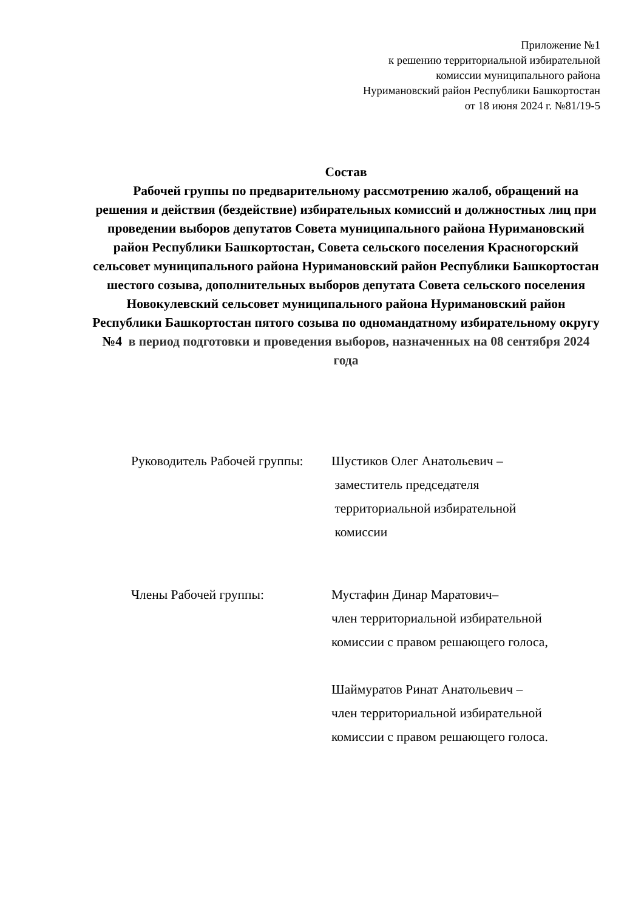Приложение №1
к решению территориальной избирательной
комиссии муниципального района
Нуримановский район Республики Башкортостан
от 18 июня 2024 г. №81/19-5
Состав
Рабочей группы по предварительному рассмотрению жалоб, обращений на решения и действия (бездействие) избирательных комиссий и должностных лиц при проведении выборов депутатов Совета муниципального района Нуримановский район Республики Башкортостан, Совета сельского поселения Красногорский сельсовет муниципального района Нуримановский район Республики Башкортостан шестого созыва, дополнительных выборов депутата Совета сельского поселения Новокулевский сельсовет муниципального района Нуримановский район Республики Башкортостан пятого созыва по одномандатному избирательному округу №4 в период подготовки и проведения выборов, назначенных на 08 сентября 2024 года
Руководитель Рабочей группы:
Шустиков Олег Анатольевич –
заместитель председателя
территориальной избирательной
комиссии
Члены Рабочей группы: Мустафин Динар Маратович–
член территориальной избирательной
комиссии с правом решающего голоса,
Шаймуратов Ринат Анатольевич –
член территориальной избирательной
комиссии с правом решающего голоса.